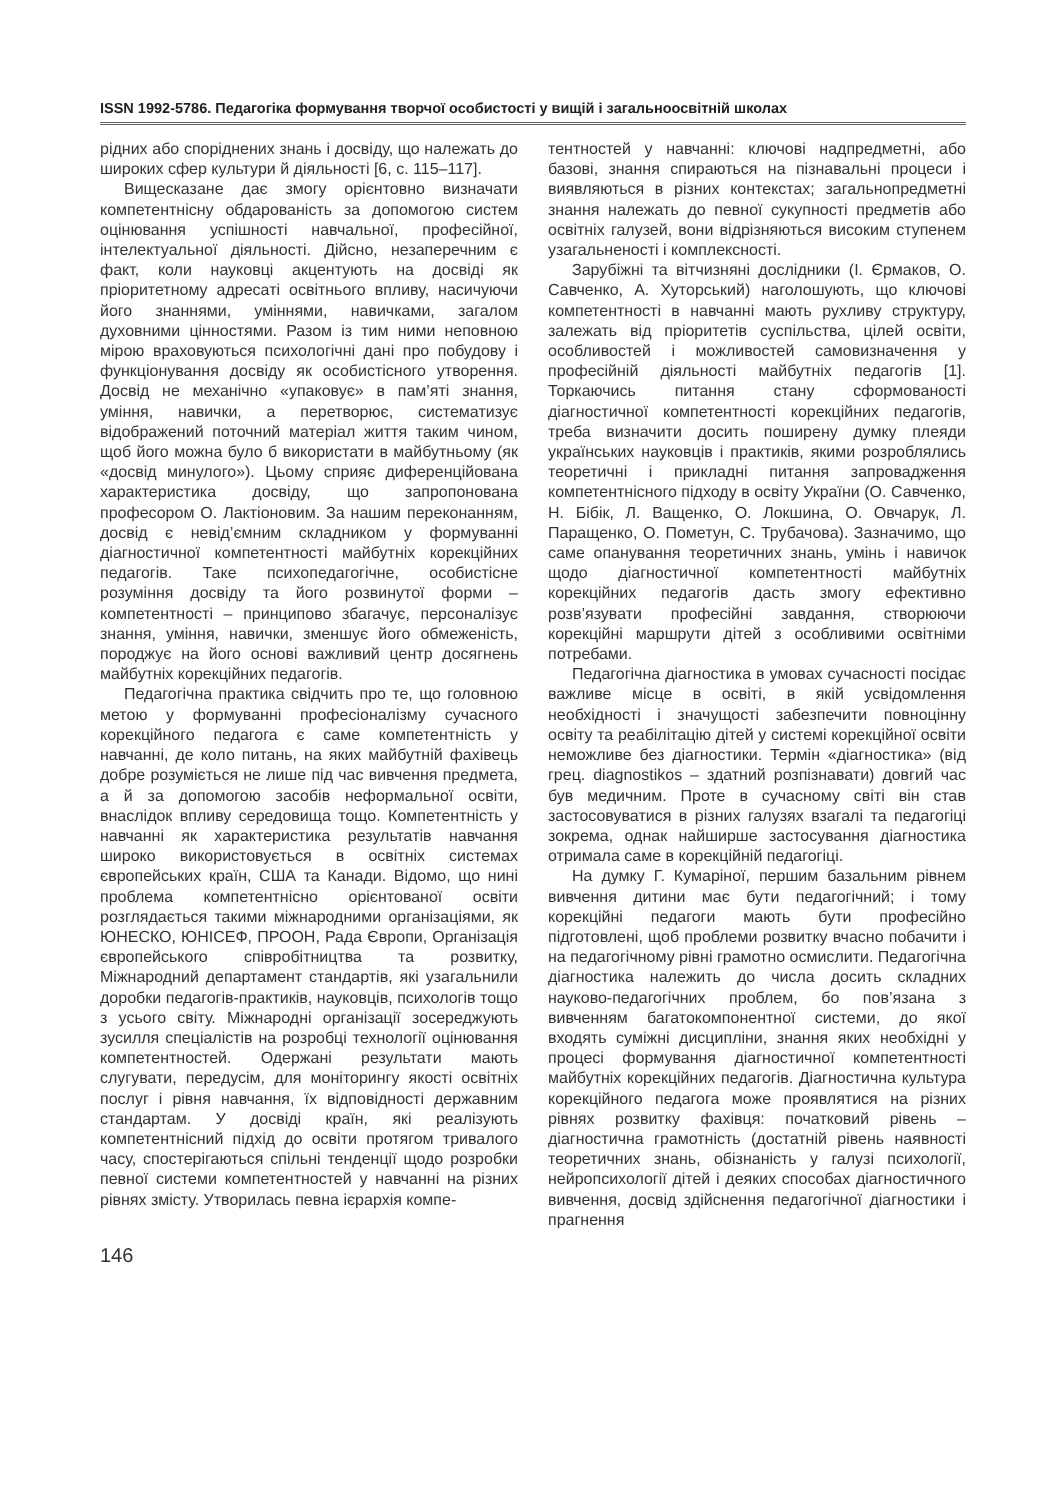ISSN 1992-5786. Педагогіка формування творчої особистості у вищій і загальноосвітній школах
рідних або споріднених знань і досвіду, що належать до широких сфер культури й діяльності [6, с. 115–117].
Вищесказане дає змогу орієнтовно визначати компетентнісну обдарованість за допомогою систем оцінювання успішності навчальної, професійної, інтелектуальної діяльності. Дійсно, незаперечним є факт, коли науковці акцентують на досвіді як пріоритетному адресаті освітнього впливу, насичуючи його знаннями, уміннями, навичками, загалом духовними цінностями. Разом із тим ними неповною мірою враховуються психологічні дані про побудову і функціонування досвіду як особистісного утворення. Досвід не механічно «упаковує» в пам’яті знання, уміння, навички, а перетворює, систематизує відображений поточний матеріал життя таким чином, щоб його можна було б використати в майбутньому (як «досвід минулого»). Цьому сприяє диференційована характеристика досвіду, що запропонована професором О. Лактіоновим. За нашим переконанням, досвід є невід’ємним складником у формуванні діагностичної компетентності майбутніх корекційних педагогів. Таке психопедагогічне, особистісне розуміння досвіду та його розвинутої форми – компетентності – принципово збагачує, персоналізує знання, уміння, навички, зменшує його обмеженість, породжує на його основі важливий центр досягнень майбутніх корекційних педагогів.
Педагогічна практика свідчить про те, що головною метою у формуванні професіоналізму сучасного корекційного педагога є саме компетентність у навчанні, де коло питань, на яких майбутній фахівець добре розуміється не лише під час вивчення предмета, а й за допомогою засобів неформальної освіти, внаслідок впливу середовища тощо. Компетентність у навчанні як характеристика результатів навчання широко використовується в освітніх системах європейських країн, США та Канади. Відомо, що нині проблема компетентнісно орієнтованої освіти розглядається такими міжнародними організаціями, як ЮНЕСКО, ЮНІСЕФ, ПРООН, Рада Європи, Організація європейського співробітництва та розвитку, Міжнародний департамент стандартів, які узагальнили доробки педагогів-практиків, науковців, психологів тощо з усього світу. Міжнародні організації зосереджують зусилля спеціалістів на розробці технології оцінювання компетентностей. Одержані результати мають слугувати, передусім, для моніторингу якості освітніх послуг і рівня навчання, їх відповідності державним стандартам. У досвіді країн, які реалізують компетентнісний підхід до освіти протягом тривалого часу, спостерігаються спільні тенденції щодо розробки певної системи компетентностей у навчанні на різних рівнях змісту. Утворилась певна ієрархія компе-
тентностей у навчанні: ключові надпредметні, або базові, знання спираються на пізнавальні процеси і виявляються в різних контекстах; загальнопредметні знання належать до певної сукупності предметів або освітніх галузей, вони відрізняються високим ступенем узагальненості і комплексності.
Зарубіжні та вітчизняні дослідники (І. Єрмаков, О. Савченко, А. Хуторський) наголошують, що ключові компетентності в навчанні мають рухливу структуру, залежать від пріоритетів суспільства, цілей освіти, особливостей і можливостей самовизначення у професійній діяльності майбутніх педагогів [1]. Торкаючись питання стану сформованості діагностичної компетентності корекційних педагогів, треба визначити досить поширену думку плеяди українських науковців і практиків, якими розроблялись теоретичні і прикладні питання запровадження компетентнісного підходу в освіту України (О. Савченко, Н. Бібік, Л. Ващенко, О. Локшина, О. Овчарук, Л. Паращенко, О. Пометун, С. Трубачова). Зазначимо, що саме опанування теоретичних знань, умінь і навичок щодо діагностичної компетентності майбутніх корекційних педагогів дасть змогу ефективно розв’язувати професійні завдання, створюючи корекційні маршрути дітей з особливими освітніми потребами.
Педагогічна діагностика в умовах сучасності посідає важливе місце в освіті, в якій усвідомлення необхідності і значущості забезпечити повноцінну освіту та реабілітацію дітей у системі корекційної освіти неможливе без діагностики. Термін «діагностика» (від грец. diagnostikos – здатний розпізнавати) довгий час був медичним. Проте в сучасному світі він став застосовуватися в різних галузях взагалі та педагогіці зокрема, однак найширше застосування діагностика отримала саме в корекційній педагогіці.
На думку Г. Кумаріної, першим базальним рівнем вивчення дитини має бути педагогічний; і тому корекційні педагоги мають бути професійно підготовлені, щоб проблеми розвитку вчасно побачити і на педагогічному рівні грамотно осмислити. Педагогічна діагностика належить до числа досить складних науково-педагогічних проблем, бо пов’язана з вивченням багатокомпонентної системи, до якої входять суміжні дисципліни, знання яких необхідні у процесі формування діагностичної компетентності майбутніх корекційних педагогів. Діагностична культура корекційного педагога може проявлятися на різних рівнях розвитку фахівця: початковий рівень – діагностична грамотність (достатній рівень наявності теоретичних знань, обізнаність у галузі психології, нейропсихології дітей і деяких способах діагностичного вивчення, досвід здійснення педагогічної діагностики і прагнення
146